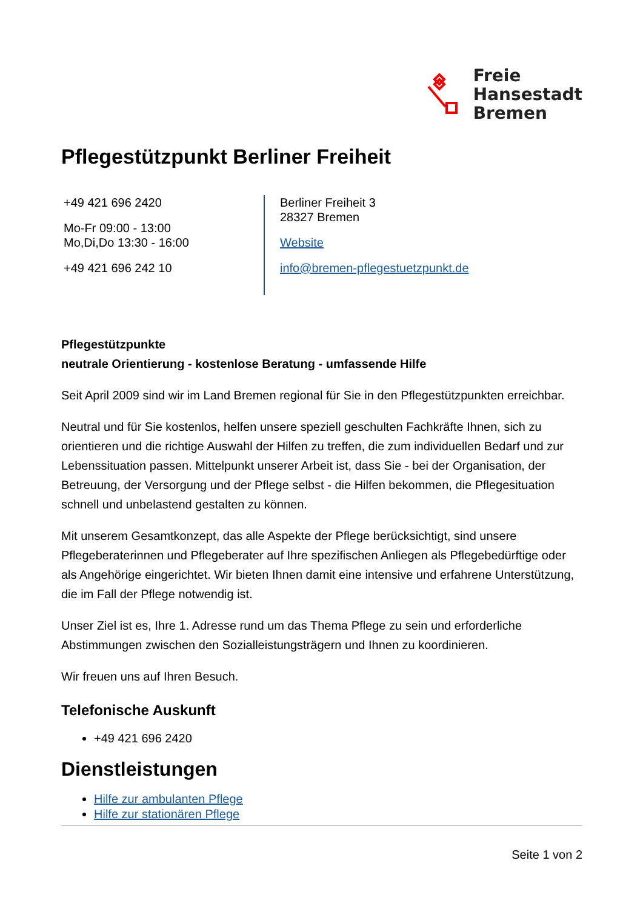Freie
Hansestadt
Bremen
Pflegestützpunkt Berliner Freiheit
+49 421 696 2420
Mo-Fr 09:00 - 13:00
Mo,Di,Do 13:30 - 16:00
+49 421 696 242 10
Berliner Freiheit 3
28327 Bremen
Website
info@bremen-pflegestuetzpunkt.de
Pflegestützpunkte
neutrale Orientierung - kostenlose Beratung - umfassende Hilfe
Seit April 2009 sind wir im Land Bremen regional für Sie in den Pflegestützpunkten erreichbar.
Neutral und für Sie kostenlos, helfen unsere speziell geschulten Fachkräfte Ihnen, sich zu orientieren und die richtige Auswahl der Hilfen zu treffen, die zum individuellen Bedarf und zur Lebenssituation passen. Mittelpunkt unserer Arbeit ist, dass Sie - bei der Organisation, der Betreuung, der Versorgung und der Pflege selbst - die Hilfen bekommen, die Pflegesituation schnell und unbelastend gestalten zu können.
Mit unserem Gesamtkonzept, das alle Aspekte der Pflege berücksichtigt, sind unsere Pflegeberaterinnen und Pflegeberater auf Ihre spezifischen Anliegen als Pflegebedürftige oder als Angehörige eingerichtet. Wir bieten Ihnen damit eine intensive und erfahrene Unterstützung, die im Fall der Pflege notwendig ist.
Unser Ziel ist es, Ihre 1. Adresse rund um das Thema Pflege zu sein und erforderliche Abstimmungen zwischen den Sozialleistungsträgern und Ihnen zu koordinieren.
Wir freuen uns auf Ihren Besuch.
Telefonische Auskunft
+49 421 696 2420
Dienstleistungen
Hilfe zur ambulanten Pflege
Hilfe zur stationären Pflege
Seite 1 von 2